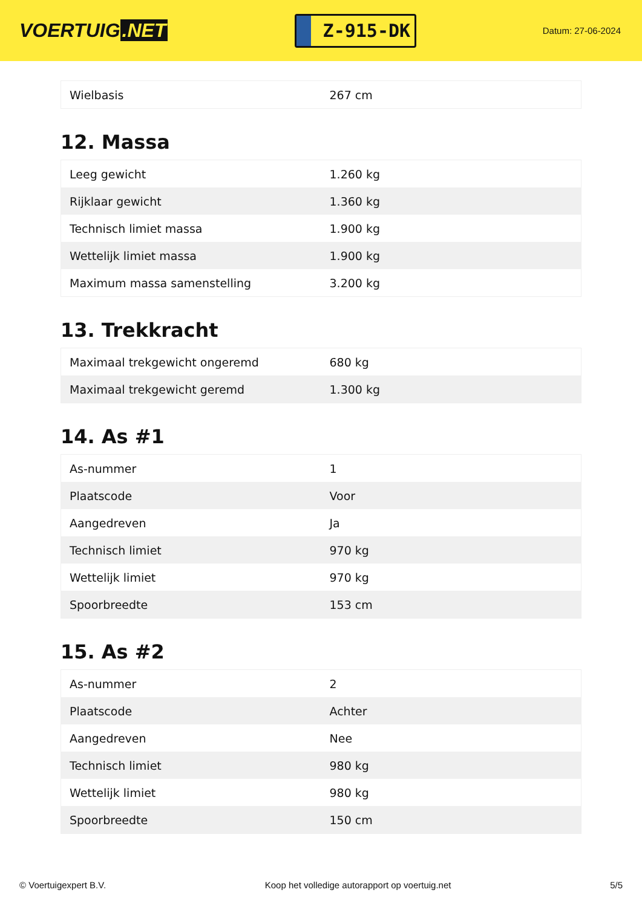VOERTUIG.NET
Z-915-DK
Datum: 27-06-2024
| Wielbasis | 267 cm |
12. Massa
| Leeg gewicht | 1.260 kg |
| Rijklaar gewicht | 1.360 kg |
| Technisch limiet massa | 1.900 kg |
| Wettelijk limiet massa | 1.900 kg |
| Maximum massa samenstelling | 3.200 kg |
13. Trekkracht
| Maximaal trekgewicht ongeremd | 680 kg |
| Maximaal trekgewicht geremd | 1.300 kg |
14. As #1
| As-nummer | 1 |
| Plaatscode | Voor |
| Aangedreven | Ja |
| Technisch limiet | 970 kg |
| Wettelijk limiet | 970 kg |
| Spoorbreedte | 153 cm |
15. As #2
| As-nummer | 2 |
| Plaatscode | Achter |
| Aangedreven | Nee |
| Technisch limiet | 980 kg |
| Wettelijk limiet | 980 kg |
| Spoorbreedte | 150 cm |
© Voertuigexpert B.V. Koop het volledige autorapport op voertuig.net 5/5